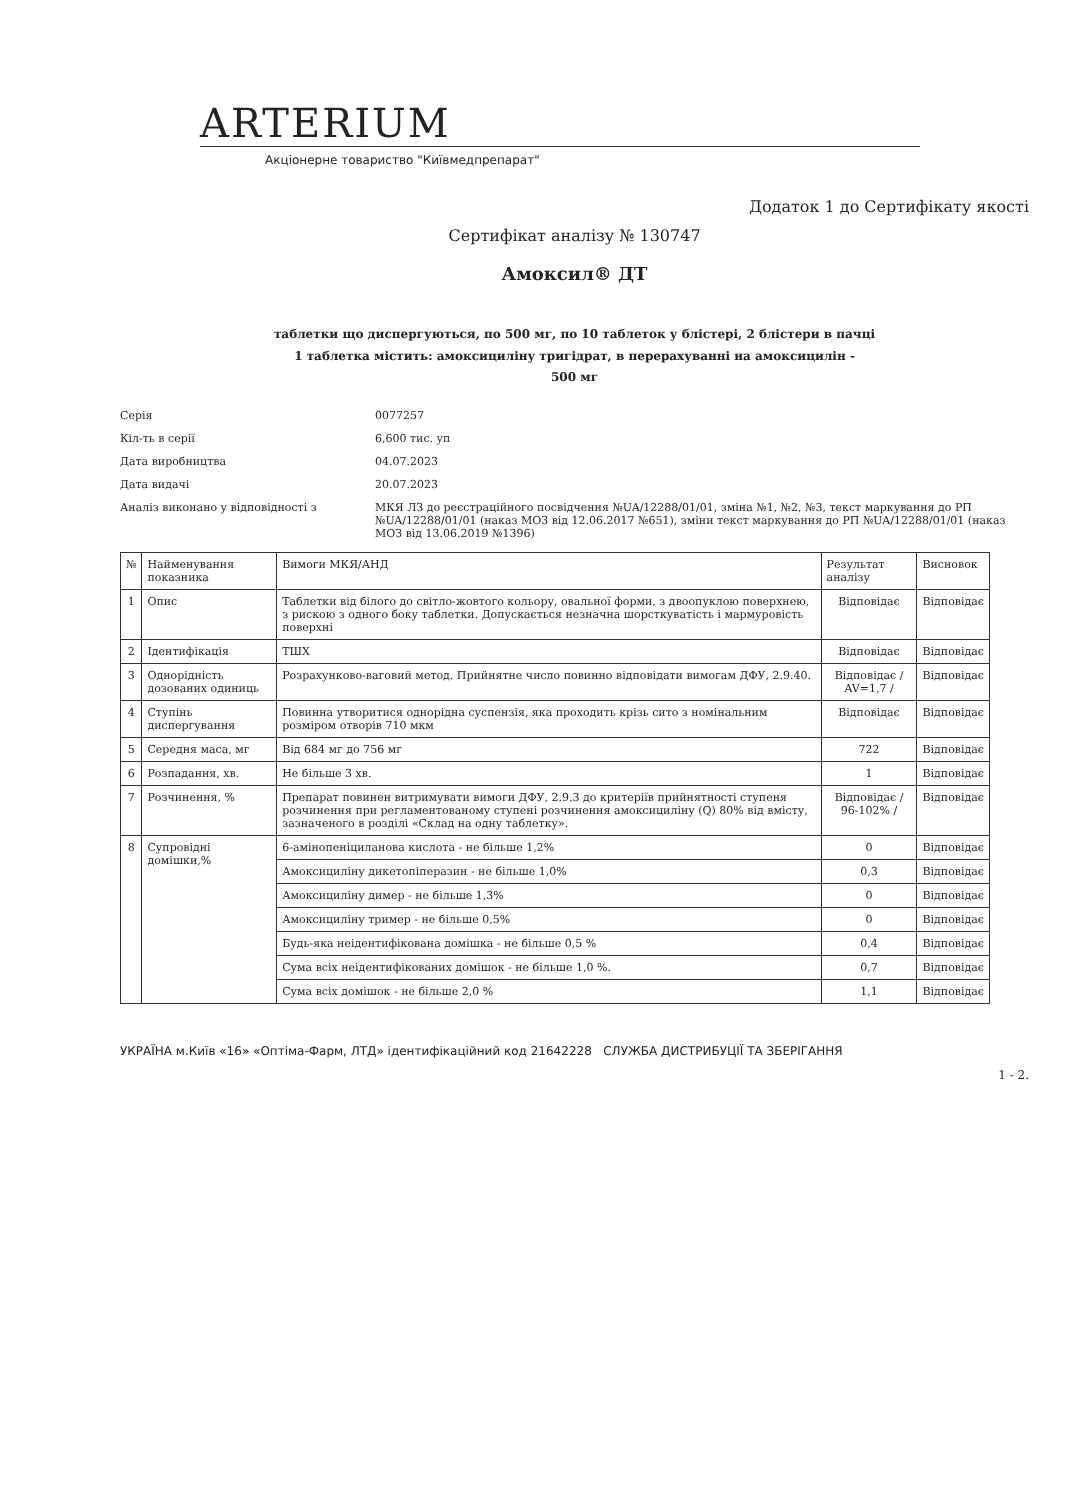ARTERIUM
Акціонерне товариство "Київмедпрепарат"
Додаток 1 до Сертифікату якості
Сертифікат аналізу № 130747
Амоксил® ДТ
таблетки що диспергуються, по 500 мг, по 10 таблеток у блістері, 2 блістери в пачці
1 таблетка містить: амоксициліну тригідрат, в перерахуванні на амоксицилін -
500 мг
Серія
0077257
Кіл-ть в серії
6,600 тис. уп
Дата виробництва
04.07.2023
Дата видачі
20.07.2023
Аналіз виконано у відповідності з
МКЯ ЛЗ до реєстраційного посвідчення №UA/12288/01/01, зміна №1, №2, №3, текст маркування до РП №UA/12288/01/01 (наказ МОЗ від 12.06.2017 №651), зміни текст маркування до РП №UA/12288/01/01 (наказ МОЗ від 13.06.2019 №1396)
| № | Найменування показника | Вимоги МКЯ/АНД | Результат аналізу | Висновок |
| --- | --- | --- | --- | --- |
| 1 | Опис | Таблетки від білого до світло-жовтого кольору, овальної форми, з двоопуклою поверхнею, з рискою з одного боку таблетки. Допускається незначна шорсткуватість і мармуровість поверхні | Відповідає | Відповідає |
| 2 | Ідентифікація | ТШХ | Відповідає | Відповідає |
| 3 | Однорідність дозованих одиниць | Розрахунково-ваговий метод. Прийнятне число повинно відповідати вимогам ДФУ, 2.9.40. | Відповідає / AV=1,7 / | Відповідає |
| 4 | Ступінь диспергування | Повинна утворитися однорідна суспензія, яка проходить крізь сито з номінальним розміром отворів 710 мкм | Відповідає | Відповідає |
| 5 | Середня маса, мг | Від 684 мг до 756 мг | 722 | Відповідає |
| 6 | Розпадання, хв. | Не більше 3 хв. | 1 | Відповідає |
| 7 | Розчинення, % | Препарат повинен витримувати вимоги ДФУ, 2.9.3 до критеріїв прийнятності ступеня розчинення при регламентованому ступені розчинення амоксициліну (Q) 80% від вмісту, зазначеного в розділі «Склад на одну таблетку». | Відповідає / 96-102% / | Відповідає |
| 8 | Супровідні домішки,% | 6-амінопеніциланова кислота - не більше 1,2% | 0 | Відповідає |
| | | Амоксициліну дикетопіперазин - не більше 1,0% | 0,3 | Відповідає |
| | | Амоксициліну димер - не більше 1,3% | 0 | Відповідає |
| | | Амоксициліну тример - не більше 0,5% | 0 | Відповідає |
| | | Будь-яка неідентифікована домішка - не більше 0,5 % | 0,4 | Відповідає |
| | | Сума всіх неідентифікованих домішок - не більше 1,0 %. | 0,7 | Відповідає |
| | | Сума всіх домішок - не більше 2,0 % | 1,1 | Відповідає |
УКРАЇНА м.Київ «16» «Оптіма-Фарм, ЛТД» ідентифікаційний код 21642228 СЛУЖБА ДИСТРИБУЦІЇ ТА ЗБЕРІГАННЯ
1 - 2.